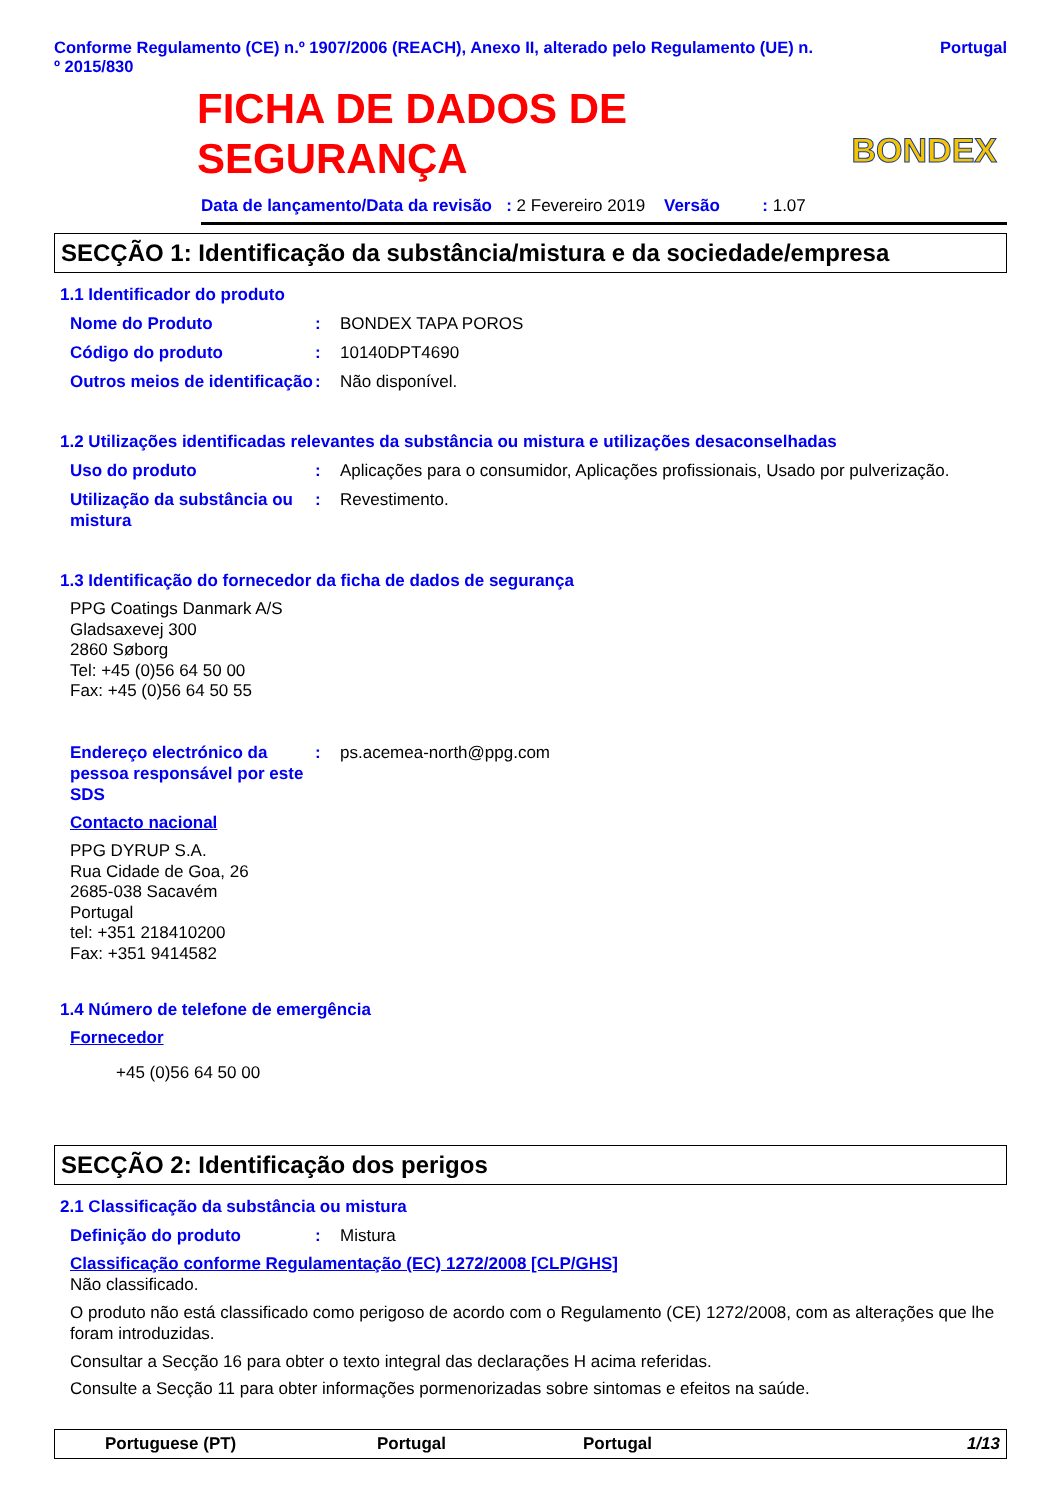Conforme Regulamento (CE) n.º 1907/2006 (REACH), Anexo II, alterado pelo Regulamento (UE) n.
º 2015/830 Portugal
FICHA DE DADOS DE
SEGURANÇA
BONDEX
Data de lançamento/Data da revisão : 2 Fevereiro 2019 Versão : 1.07
SECÇÃO 1: Identificação da substância/mistura e da sociedade/empresa
1.1 Identificador do produto
Nome do Produto: BONDEX TAPA POROS
Código do produto: 10140DPT4690
Outros meios de identificação: Não disponível.
1.2 Utilizações identificadas relevantes da substância ou mistura e utilizações desaconselhadas
Uso do produto: Aplicações para o consumidor, Aplicações profissionais, Usado por pulverização.
Utilização da substância ou mistura: Revestimento.
1.3 Identificação do fornecedor da ficha de dados de segurança
PPG Coatings Danmark A/S
Gladsaxevej 300
2860 Søborg
Tel: +45 (0)56 64 50 00
Fax: +45 (0)56 64 50 55
Endereço electrónico da pessoa responsável por este SDS: ps.acemea-north@ppg.com
Contacto nacional
PPG DYRUP S.A.
Rua Cidade de Goa, 26
2685-038 Sacavém
Portugal
tel: +351 218410200
Fax: +351 9414582
1.4 Número de telefone de emergência
Fornecedor
+45 (0)56 64 50 00
SECÇÃO 2: Identificação dos perigos
2.1 Classificação da substância ou mistura
Definição do produto: Mistura
Classificação conforme Regulamentação (EC) 1272/2008 [CLP/GHS]
Não classificado.
O produto não está classificado como perigoso de acordo com o Regulamento (CE) 1272/2008, com as alterações que lhe foram introduzidas.
Consultar a Secção 16 para obter o texto integral das declarações H acima referidas.
Consulte a Secção 11 para obter informações pormenorizadas sobre sintomas e efeitos na saúde.
Portuguese (PT) Portugal Portugal 1/13